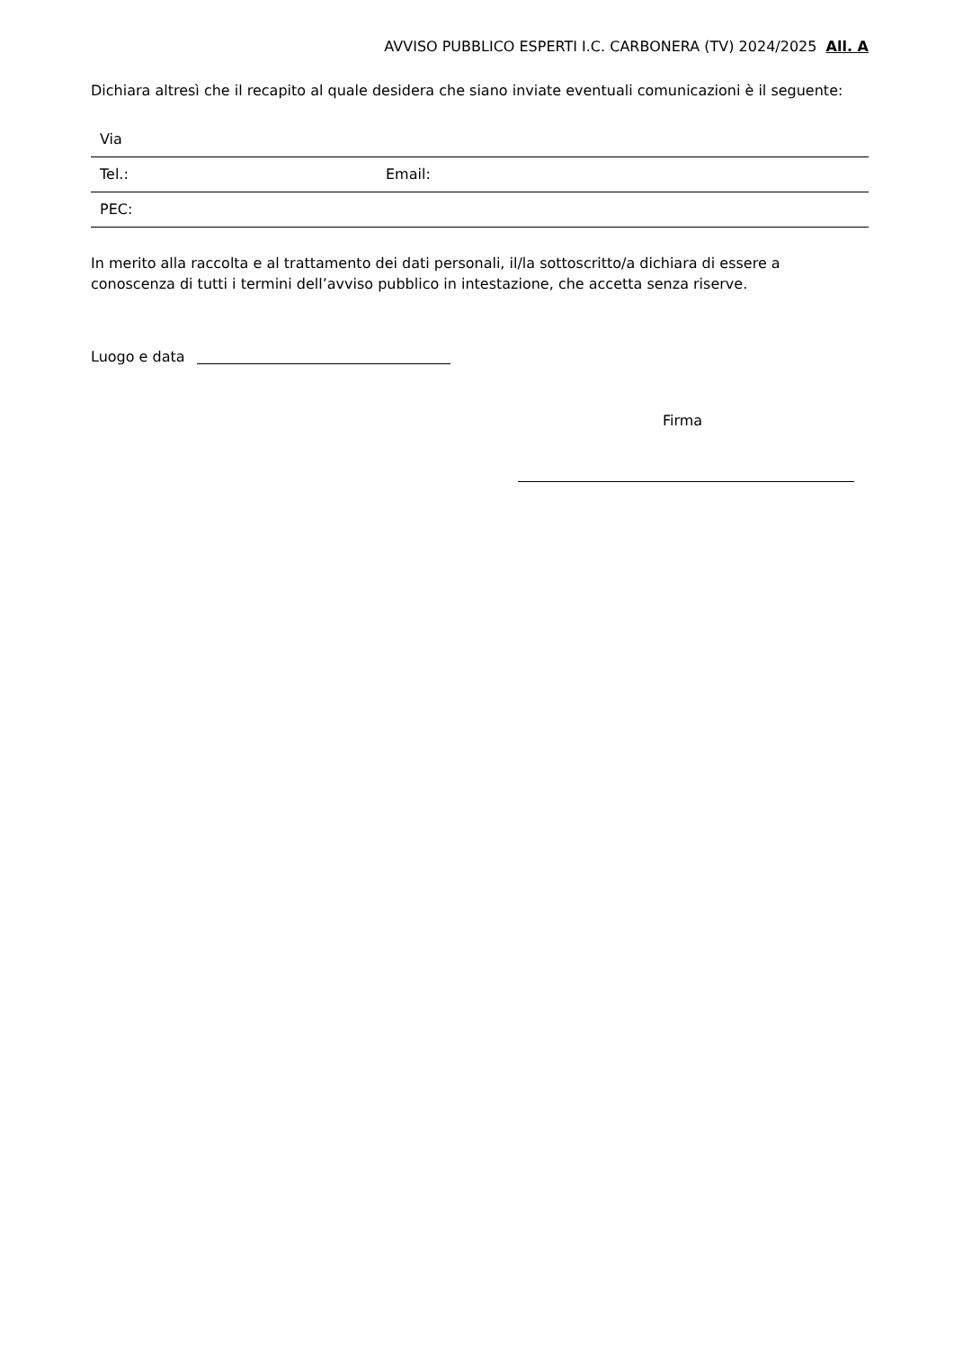AVVISO PUBBLICO ESPERTI I.C. CARBONERA (TV) 2024/2025 All. A
Dichiara altresì che il recapito al quale desidera che siano inviate eventuali comunicazioni è il seguente:
| Via | |
| Tel.: | Email: |
| PEC: | |
In merito alla raccolta e al trattamento dei dati personali, il/la sottoscritto/a dichiara di essere a conoscenza di tutti i termini dell’avviso pubblico in intestazione, che accetta senza riserve.
Luogo e data
Firma